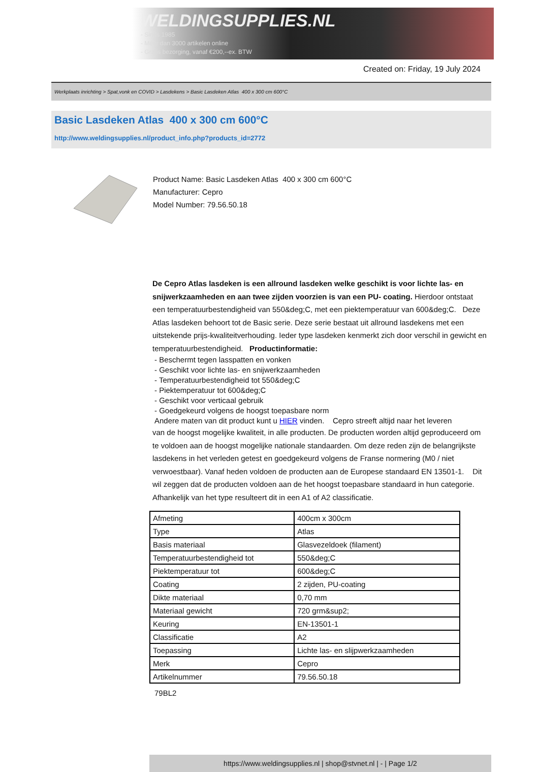WELDINGSUPPLIES.NL
- Sinds 1985
- Méér dan 3000 artikelen online
- Gratis bezorging, vanaf €200,--ex. BTW
Created on: Friday, 19 July 2024
Werkplaats inrichting > Spat,vonk en COVID > Lasdekens > Basic Lasdeken Atlas 400 x 300 cm 600°C
Basic Lasdeken Atlas 400 x 300 cm 600°C
http://www.weldingsupplies.nl/product_info.php?products_id=2772
Product Name: Basic Lasdeken Atlas 400 x 300 cm 600°C
Manufacturer: Cepro
Model Number: 79.56.50.18
De Cepro Atlas lasdeken is een allround lasdeken welke geschikt is voor lichte las- en snijwerkzaamheden en aan twee zijden voorzien is van een PU- coating. Hierdoor ontstaat een temperatuurbestendigheid van 550&deg;C, met een piektemperatuur van 600&deg;C. Deze Atlas lasdeken behoort tot de Basic serie. Deze serie bestaat uit allround lasdekens met een uitstekende prijs-kwaliteitverhouding. Ieder type lasdeken kenmerkt zich door verschil in gewicht en temperatuurbestendigheid. Productinformatie:
- Beschermt tegen lasspatten en vonken
- Geschikt voor lichte las- en snijwerkzaamheden
- Temperatuurbestendigheid tot 550&deg;C
- Piektemperatuur tot 600&deg;C
- Geschikt voor verticaal gebruik
- Goedgekeurd volgens de hoogst toepasbare norm
Andere maten van dit product kunt u HIER vinden. Cepro streeft altijd naar het leveren
van de hoogst mogelijke kwaliteit, in alle producten. De producten worden altijd geproduceerd om te voldoen aan de hoogst mogelijke nationale standaarden. Om deze reden zijn de belangrijkste lasdekens in het verleden getest en goedgekeurd volgens de Franse normering (M0 / niet verwoestbaar). Vanaf heden voldoen de producten aan de Europese standaard EN 13501-1. Dit wil zeggen dat de producten voldoen aan de het hoogst toepasbare standaard in hun categorie. Afhankelijk van het type resulteert dit in een A1 of A2 classificatie.
| Afmeting | 400cm x 300cm |
| Type | Atlas |
| Basis materiaal | Glasvezeldoek (filament) |
| Temperatuurbestendigheid tot | 550&deg;C |
| Piektemperatuur tot | 600&deg;C |
| Coating | 2 zijden, PU-coating |
| Dikte materiaal | 0,70 mm |
| Materiaal gewicht | 720 grm&sup2; |
| Keuring | EN-13501-1 |
| Classificatie | A2 |
| Toepassing | Lichte las- en slijpwerkzaamheden |
| Merk | Cepro |
| Artikelnummer | 79.56.50.18 |
79BL2
https://www.weldingsupplies.nl | shop@stvnet.nl | - | Page 1/2